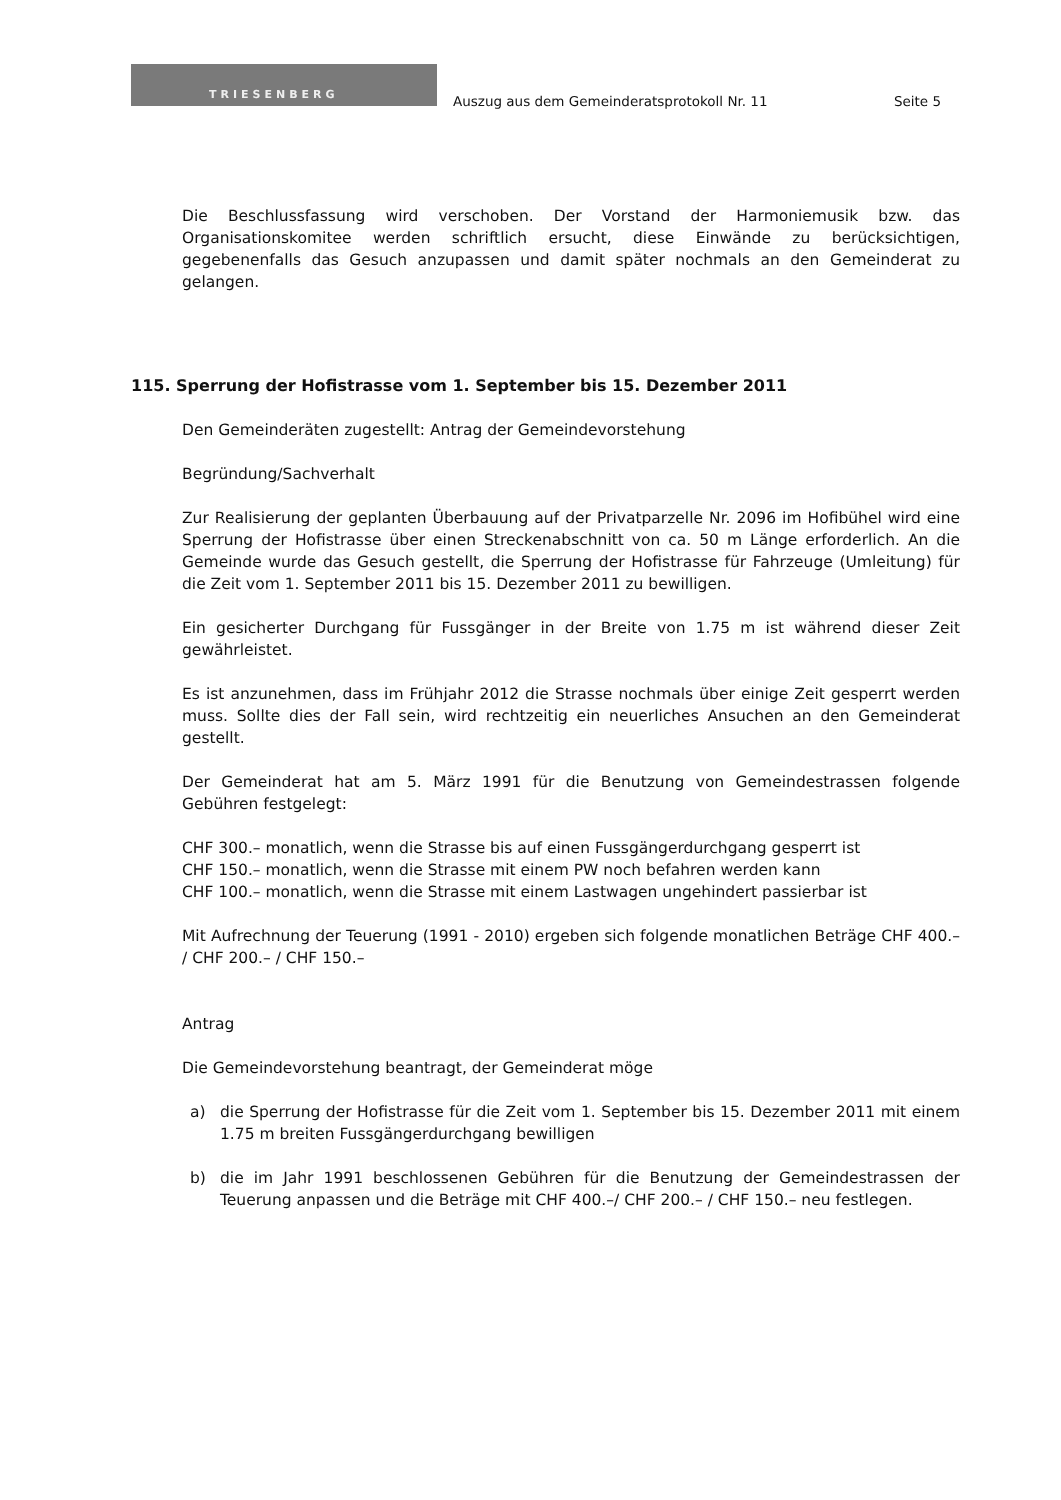TRIESENBERG
Auszug aus dem Gemeinderatsprotokoll Nr. 11
Seite 5
Die Beschlussfassung wird verschoben. Der Vorstand der Harmoniemusik bzw. das Organisationskomitee werden schriftlich ersucht, diese Einwände zu berücksichtigen, gegebenenfalls das Gesuch anzupassen und damit später nochmals an den Gemeinderat zu gelangen.
115. Sperrung der Hofistrasse vom 1. September bis 15. Dezember 2011
Den Gemeinderäten zugestellt: Antrag der Gemeindevorstehung
Begründung/Sachverhalt
Zur Realisierung der geplanten Überbauung auf der Privatparzelle Nr. 2096 im Hofibühel wird eine Sperrung der Hofistrasse über einen Streckenabschnitt von ca. 50 m Länge erforderlich. An die Gemeinde wurde das Gesuch gestellt, die Sperrung der Hofistrasse für Fahrzeuge (Umleitung) für die Zeit vom 1. September 2011 bis 15. Dezember 2011 zu bewilligen.
Ein gesicherter Durchgang für Fussgänger in der Breite von 1.75 m ist während dieser Zeit gewährleistet.
Es ist anzunehmen, dass im Frühjahr 2012 die Strasse nochmals über einige Zeit gesperrt werden muss. Sollte dies der Fall sein, wird rechtzeitig ein neuerliches Ansuchen an den Gemeinderat gestellt.
Der Gemeinderat hat am 5. März 1991 für die Benutzung von Gemeindestrassen folgende Gebühren festgelegt:
CHF 300.– monatlich, wenn die Strasse bis auf einen Fussgängerdurchgang gesperrt ist
CHF 150.– monatlich, wenn die Strasse mit einem PW noch befahren werden kann
CHF 100.– monatlich, wenn die Strasse mit einem Lastwagen ungehindert passierbar ist
Mit Aufrechnung der Teuerung (1991 - 2010) ergeben sich folgende monatlichen Beträge CHF 400.– / CHF 200.– / CHF 150.–
Antrag
Die Gemeindevorstehung beantragt, der Gemeinderat möge
a) die Sperrung der Hofistrasse für die Zeit vom 1. September bis 15. Dezember 2011 mit einem 1.75 m breiten Fussgängerdurchgang bewilligen
b) die im Jahr 1991 beschlossenen Gebühren für die Benutzung der Gemeindestrassen der Teuerung anpassen und die Beträge mit CHF 400.–/ CHF 200.– / CHF 150.– neu festlegen.